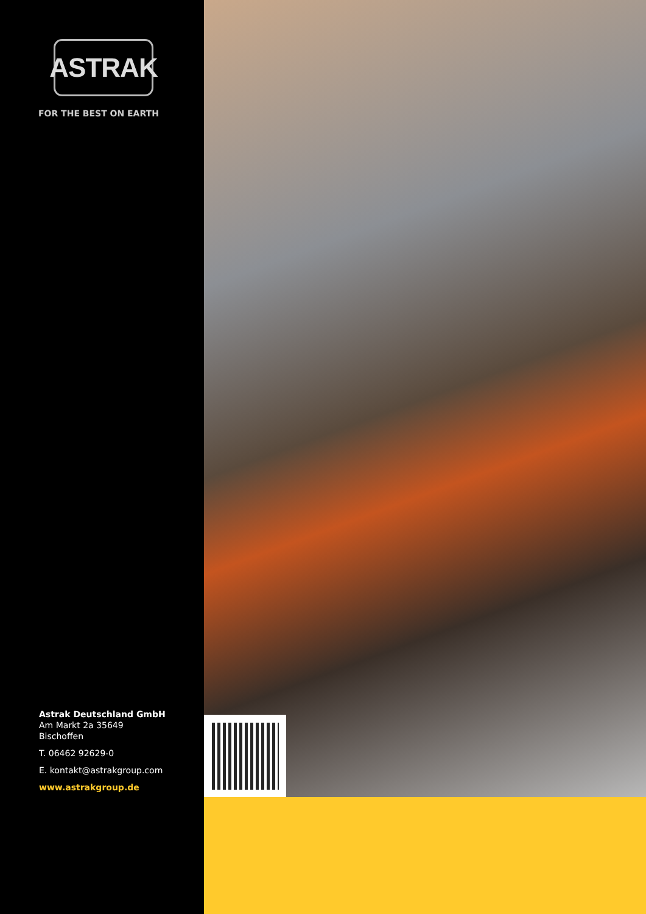ASTRAK
FOR THE BEST ON EARTH
Astrak Deutschland GmbH
Am Markt 2a 35649
Bischoffen
T. 06462 92629-0
E. kontakt@astrakgroup.com
www.astrakgroup.de